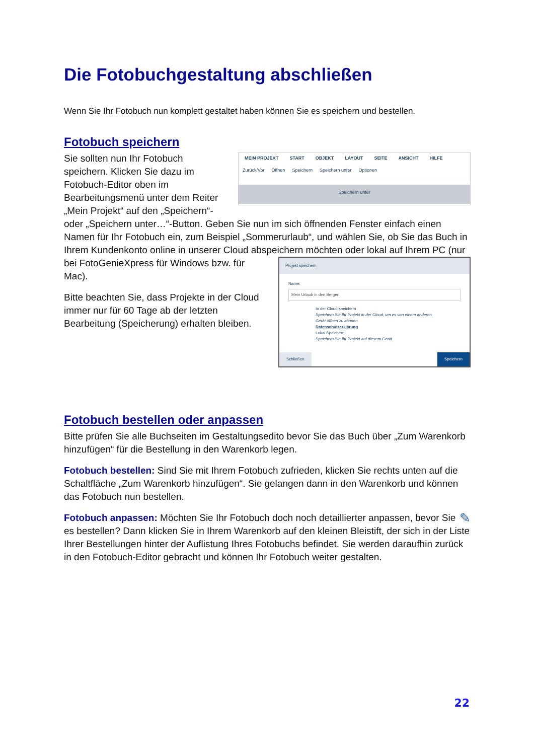Die Fotobuchgestaltung abschließen
Wenn Sie Ihr Fotobuch nun komplett gestaltet haben können Sie es speichern und bestellen.
Fotobuch speichern
MEIN PROJEKT START OBJEKT LAYOUT SEITE ANSICHT HILFE
Zurück/Vor Öffnen Speichern Speichern unter Optionen
Speichern unter
Sie sollten nun Ihr Fotobuch speichern. Klicken Sie dazu im Fotobuch-Editor oben im Bearbeitungsmenü unter dem Reiter „Mein Projekt“ auf den „Speichern“- oder „Speichern unter…“-Button. Geben Sie nun im sich öffnenden Fenster einfach einen Namen für Ihr Fotobuch ein, zum Beispiel „Sommerurlaub“, und wählen Sie, ob Sie das Buch in Ihrem Kundenkonto online in unserer Cloud abspeichern möchten oder lokal auf Ihrem PC
Projekt speichern
Name:
Mein Urlaub in den Bergen
In der Cloud speichern
Speichern Sie Ihr Projekt in der Cloud, um es von einem anderen Gerät öffnen zu können.
Datenschutzerklärung
Lokal Speichern
Speichern Sie Ihr Projekt auf diesem Gerät
Schließen Speichern
(nur bei FotoGenieXpress für Windows bzw. für Mac).
Bitte beachten Sie, dass Projekte in der Cloud immer nur für 60 Tage ab der letzten Bearbeitung (Speicherung) erhalten bleiben.
Fotobuch bestellen oder anpassen
Bitte prüfen Sie alle Buchseiten im Gestaltungsedito bevor Sie das Buch über „Zum Warenkorb hinzufügen“ für die Bestellung in den Warenkorb legen.
Fotobuch bestellen: Sind Sie mit Ihrem Fotobuch zufrieden, klicken Sie rechts unten auf die Schaltfläche „Zum Warenkorb hinzufügen“. Sie gelangen dann in den Warenkorb und können das Fotobuch nun bestellen.
✎ Fotobuch anpassen: Möchten Sie Ihr Fotobuch doch noch detaillierter anpassen, bevor Sie es bestellen? Dann klicken Sie in Ihrem Warenkorb auf den kleinen Bleistift, der sich in der Liste Ihrer Bestellungen hinter der Auflistung Ihres Fotobuchs befindet. Sie werden daraufhin zurück in den Fotobuch-Editor gebracht und können Ihr Fotobuch weiter gestalten.
22